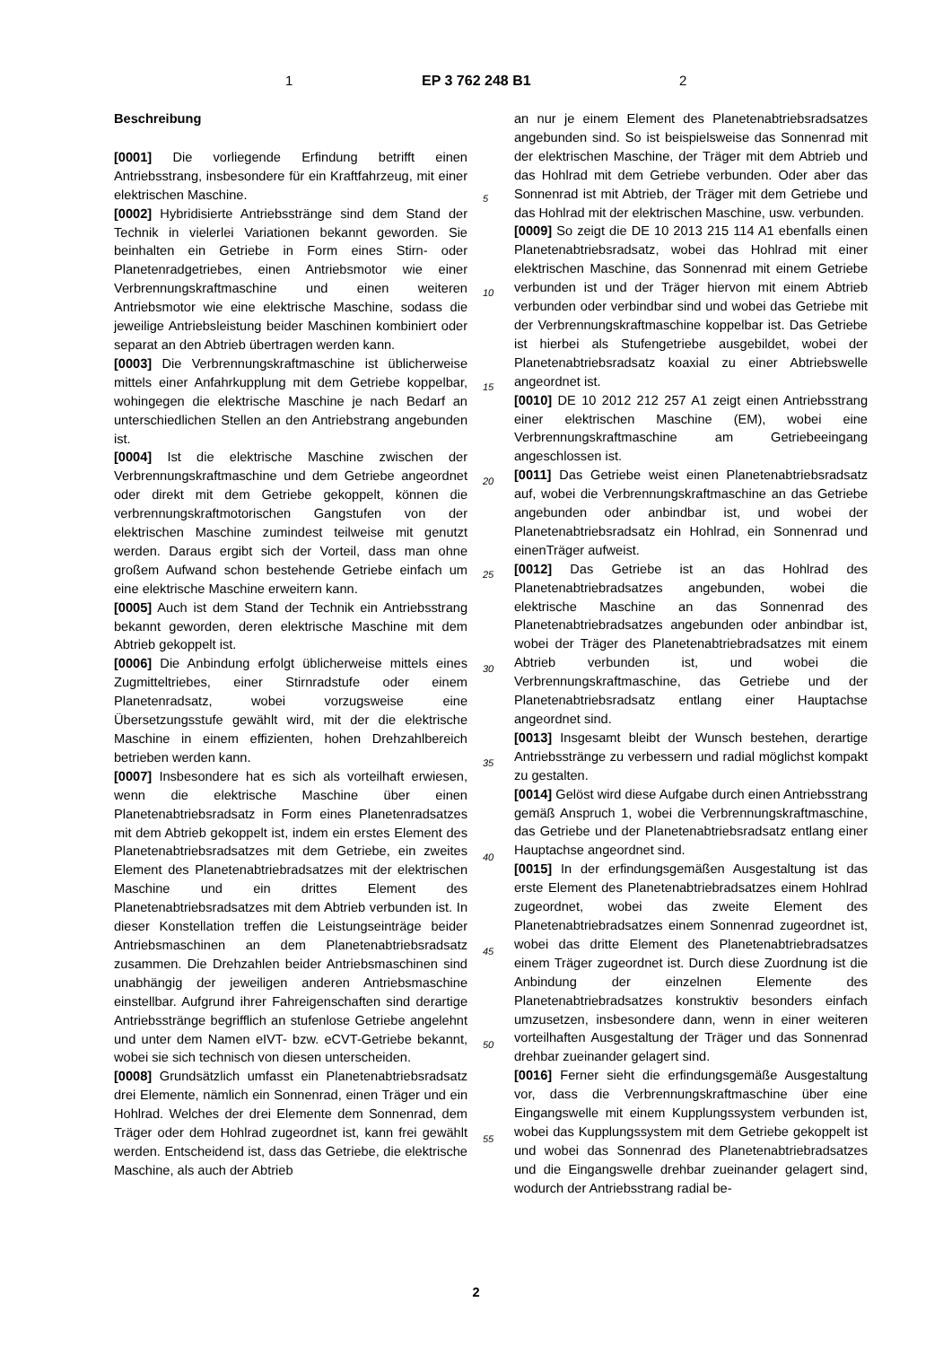1 EP 3 762 248 B1 2
Beschreibung
[0001] Die vorliegende Erfindung betrifft einen Antriebsstrang, insbesondere für ein Kraftfahrzeug, mit einer elektrischen Maschine.
[0002] Hybridisierte Antriebsstränge sind dem Stand der Technik in vielerlei Variationen bekannt geworden. Sie beinhalten ein Getriebe in Form eines Stirn- oder Planetenradgetriebes, einen Antriebsmotor wie einer Verbrennungskraftmaschine und einen weiteren Antriebsmotor wie eine elektrische Maschine, sodass die jeweilige Antriebsleistung beider Maschinen kombiniert oder separat an den Abtrieb übertragen werden kann.
[0003] Die Verbrennungskraftmaschine ist üblicherweise mittels einer Anfahrkupplung mit dem Getriebe koppelbar, wohingegen die elektrische Maschine je nach Bedarf an unterschiedlichen Stellen an den Antriebstrang angebunden ist.
[0004] Ist die elektrische Maschine zwischen der Verbrennungskraftmaschine und dem Getriebe angeordnet oder direkt mit dem Getriebe gekoppelt, können die verbrennungskraftmotorischen Gangstufen von der elektrischen Maschine zumindest teilweise mit genutzt werden. Daraus ergibt sich der Vorteil, dass man ohne großem Aufwand schon bestehende Getriebe einfach um eine elektrische Maschine erweitern kann.
[0005] Auch ist dem Stand der Technik ein Antriebsstrang bekannt geworden, deren elektrische Maschine mit dem Abtrieb gekoppelt ist.
[0006] Die Anbindung erfolgt üblicherweise mittels eines Zugmitteltriebes, einer Stirnradstufe oder einem Planetenradsatz, wobei vorzugsweise eine Übersetzungsstufe gewählt wird, mit der die elektrische Maschine in einem effizienten, hohen Drehzahlbereich betrieben werden kann.
[0007] Insbesondere hat es sich als vorteilhaft erwiesen, wenn die elektrische Maschine über einen Planetenabtriebsradsatz in Form eines Planetenradsatzes mit dem Abtrieb gekoppelt ist, indem ein erstes Element des Planetenabtriebsradsatzes mit dem Getriebe, ein zweites Element des Planetenabtriebradsatzes mit der elektrischen Maschine und ein drittes Element des Planetenabtriebsradsatzes mit dem Abtrieb verbunden ist. In dieser Konstellation treffen die Leistungseinträge beider Antriebsmaschinen an dem Planetenabtriebsradsatz zusammen. Die Drehzahlen beider Antriebsmaschinen sind unabhängig der jeweiligen anderen Antriebsmaschine einstellbar. Aufgrund ihrer Fahreigenschaften sind derartige Antriebsstränge begrifflich an stufenlose Getriebe angelehnt und unter dem Namen eIVT- bzw. eCVT-Getriebe bekannt, wobei sie sich technisch von diesen unterscheiden.
[0008] Grundsätzlich umfasst ein Planetenabtriebsradsatz drei Elemente, nämlich ein Sonnenrad, einen Träger und ein Hohlrad. Welches der drei Elemente dem Sonnenrad, dem Träger oder dem Hohlrad zugeordnet ist, kann frei gewählt werden. Entscheidend ist, dass das Getriebe, die elektrische Maschine, als auch der Abtrieb
an nur je einem Element des Planetenabtriebsradsatzes angebunden sind. So ist beispielsweise das Sonnenrad mit der elektrischen Maschine, der Träger mit dem Abtrieb und das Hohlrad mit dem Getriebe verbunden. Oder aber das Sonnenrad ist mit Abtrieb, der Träger mit dem Getriebe und das Hohlrad mit der elektrischen Maschine, usw. verbunden.
[0009] So zeigt die DE 10 2013 215 114 A1 ebenfalls einen Planetenabtriebsradsatz, wobei das Hohlrad mit einer elektrischen Maschine, das Sonnenrad mit einem Getriebe verbunden ist und der Träger hiervon mit einem Abtrieb verbunden oder verbindbar sind und wobei das Getriebe mit der Verbrennungskraftmaschine koppelbar ist. Das Getriebe ist hierbei als Stufengetriebe ausgebildet, wobei der Planetenabtriebsradsatz koaxial zu einer Abtriebswelle angeordnet ist.
[0010] DE 10 2012 212 257 A1 zeigt einen Antriebsstrang einer elektrischen Maschine (EM), wobei eine Verbrennungskraftmaschine am Getriebeeingang angeschlossen ist.
[0011] Das Getriebe weist einen Planetenabtriebsradsatz auf, wobei die Verbrennungskraftmaschine an das Getriebe angebunden oder anbindbar ist, und wobei der Planetenabtriebsradsatz ein Hohlrad, ein Sonnenrad und einenTräger aufweist.
[0012] Das Getriebe ist an das Hohlrad des Planetenabtriebradsatzes angebunden, wobei die elektrische Maschine an das Sonnenrad des Planetenabtriebradsatzes angebunden oder anbindbar ist, wobei der Träger des Planetenabtriebradsatzes mit einem Abtrieb verbunden ist, und wobei die Verbrennungskraftmaschine, das Getriebe und der Planetenabtriebsradsatz entlang einer Hauptachse angeordnet sind.
[0013] Insgesamt bleibt der Wunsch bestehen, derartige Antriebsstränge zu verbessern und radial möglichst kompakt zu gestalten.
[0014] Gelöst wird diese Aufgabe durch einen Antriebsstrang gemäß Anspruch 1, wobei die Verbrennungskraftmaschine, das Getriebe und der Planetenabtriebsradsatz entlang einer Hauptachse angeordnet sind.
[0015] In der erfindungsgemäßen Ausgestaltung ist das erste Element des Planetenabtriebradsatzes einem Hohlrad zugeordnet, wobei das zweite Element des Planetenabtriebradsatzes einem Sonnenrad zugeordnet ist, wobei das dritte Element des Planetenabtriebradsatzes einem Träger zugeordnet ist. Durch diese Zuordnung ist die Anbindung der einzelnen Elemente des Planetenabtriebradsatzes konstruktiv besonders einfach umzusetzen, insbesondere dann, wenn in einer weiteren vorteilhaften Ausgestaltung der Träger und das Sonnenrad drehbar zueinander gelagert sind.
[0016] Ferner sieht die erfindungsgemäße Ausgestaltung vor, dass die Verbrennungskraftmaschine über eine Eingangswelle mit einem Kupplungssystem verbunden ist, wobei das Kupplungssystem mit dem Getriebe gekoppelt ist und wobei das Sonnenrad des Planetenabtriebradsatzes und die Eingangswelle drehbar zueinander gelagert sind, wodurch der Antriebsstrang radial be-
5
10
15
20
25
30
35
40
45
50
55
2